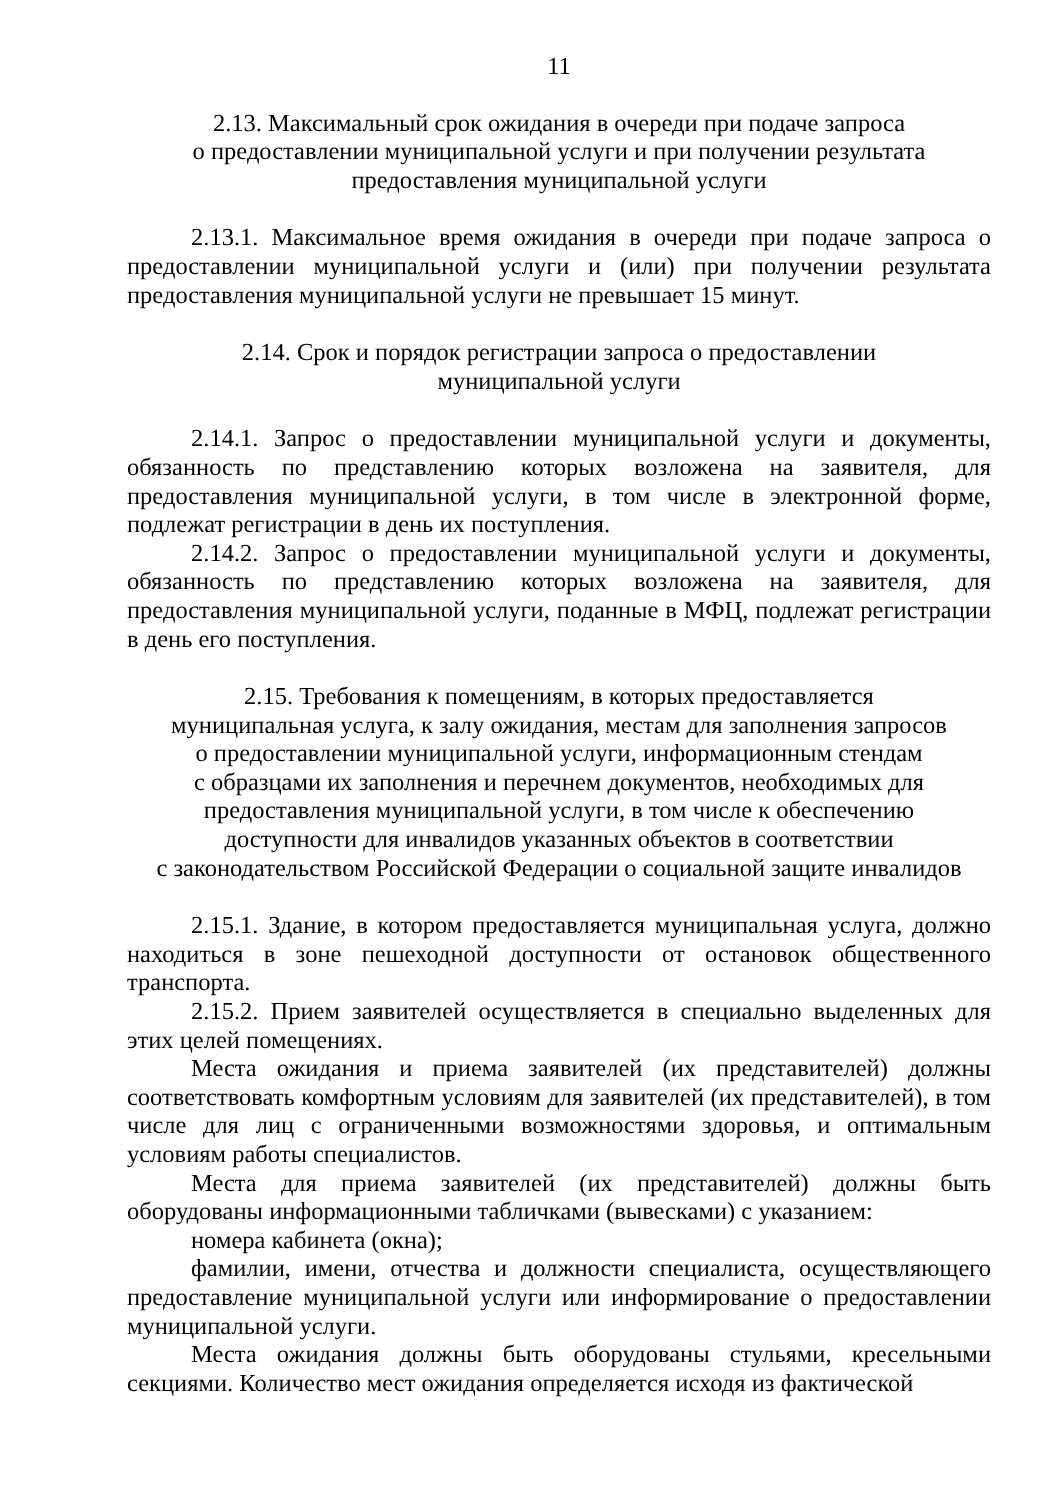11
2.13. Максимальный срок ожидания в очереди при подаче запроса
о предоставлении муниципальной услуги и при получении результата
предоставления муниципальной услуги
2.13.1. Максимальное время ожидания в очереди при подаче запроса о предоставлении муниципальной услуги и (или) при получении результата предоставления муниципальной услуги не превышает 15 минут.
2.14. Срок и порядок регистрации запроса о предоставлении
муниципальной услуги
2.14.1. Запрос о предоставлении муниципальной услуги и документы, обязанность по представлению которых возложена на заявителя, для предоставления муниципальной услуги, в том числе в электронной форме, подлежат регистрации в день их поступления.
2.14.2. Запрос о предоставлении муниципальной услуги и документы, обязанность по представлению которых возложена на заявителя, для предоставления муниципальной услуги, поданные в МФЦ, подлежат регистрации в день его поступления.
2.15. Требования к помещениям, в которых предоставляется
муниципальная услуга, к залу ожидания, местам для заполнения запросов
о предоставлении муниципальной услуги, информационным стендам
с образцами их заполнения и перечнем документов, необходимых для
предоставления муниципальной услуги, в том числе к обеспечению
доступности для инвалидов указанных объектов в соответствии
с законодательством Российской Федерации о социальной защите инвалидов
2.15.1. Здание, в котором предоставляется муниципальная услуга, должно находиться в зоне пешеходной доступности от остановок общественного транспорта.
2.15.2. Прием заявителей осуществляется в специально выделенных для этих целей помещениях.
Места ожидания и приема заявителей (их представителей) должны соответствовать комфортным условиям для заявителей (их представителей), в том числе для лиц с ограниченными возможностями здоровья, и оптимальным условиям работы специалистов.
Места для приема заявителей (их представителей) должны быть оборудованы информационными табличками (вывесками) с указанием:
номера кабинета (окна);
фамилии, имени, отчества и должности специалиста, осуществляющего предоставление муниципальной услуги или информирование о предоставлении муниципальной услуги.
Места ожидания должны быть оборудованы стульями, кресельными секциями. Количество мест ожидания определяется исходя из фактической